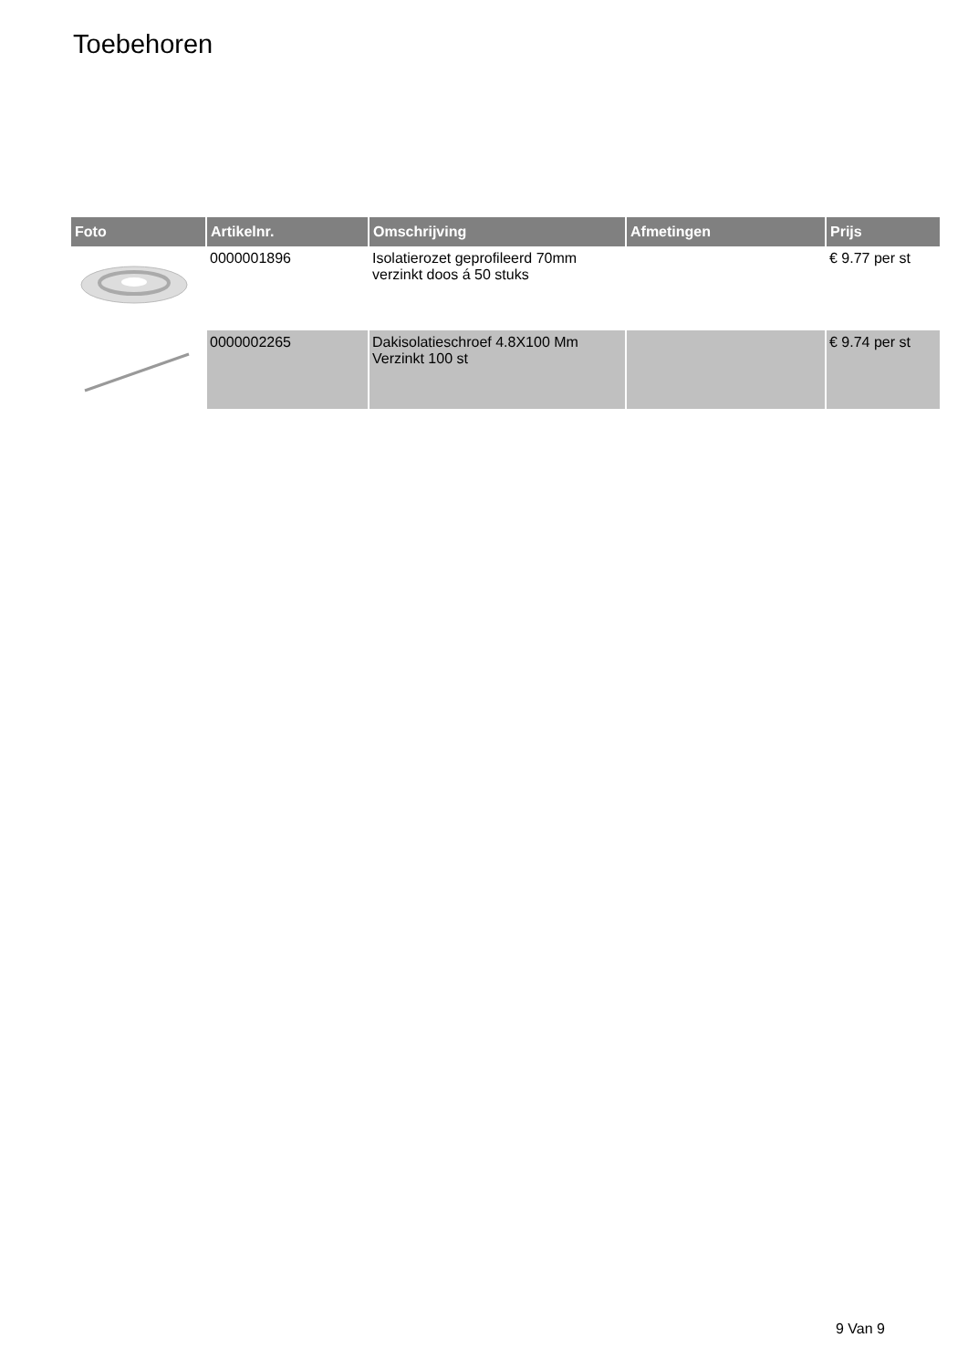Toebehoren
| Foto | Artikelnr. | Omschrijving | Afmetingen | Prijs |
| --- | --- | --- | --- | --- |
| | 0000001896 | Isolatierozet geprofileerd 70mm verzinkt doos á 50 stuks | | € 9.77 per st |
| | 0000002265 | Dakisolatieschroef 4.8X100 Mm Verzinkt 100 st | | € 9.74 per st |
9 Van 9